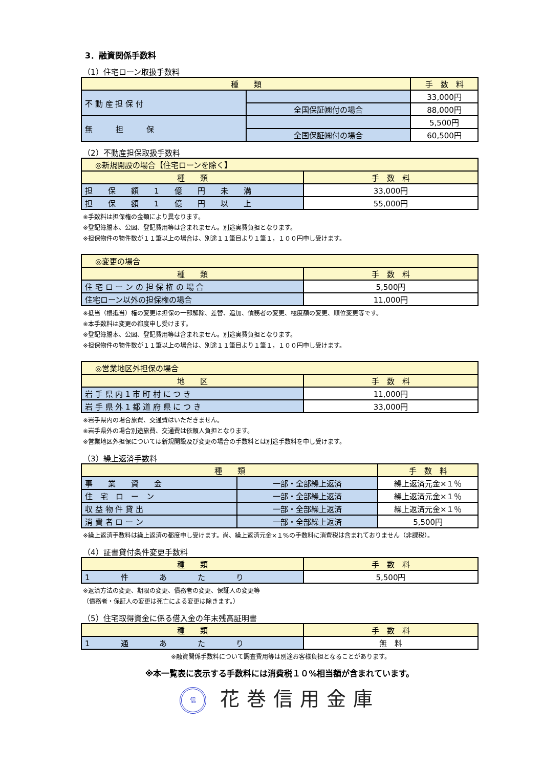3．融資関係手数料
（1）住宅ローン取扱手数料
| 種 類 | | 手 数 料 |
| --- | --- | --- |
| 不 動 産 担 保 付 | | 33,000円 |
| | 全国保証㈱付の場合 | 88,000円 |
| 無 担 保 | | 5,500円 |
| | 全国保証㈱付の場合 | 60,500円 |
（2）不動産担保取扱手数料
| ◎新規開設の場合【住宅ローンを除く】 | |
| --- | --- |
| 種 類 | 手 数 料 |
| 担 保 額 1 億 円 未 満 | 33,000円 |
| 担 保 額 1 億 円 以 上 | 55,000円 |
※手数料は担保権の金額により異なります。
※登記簿謄本、公図、登記費用等は含まれません。別途実費負担となります。
※担保物件の物件数が１１筆以上の場合は、別途１１筆目より１筆１，１００円申し受けます。
| ◎変更の場合 | |
| --- | --- |
| 種 類 | 手 数 料 |
| 住 宅 ロ ー ン の 担 保 権 の 場 合 | 5,500円 |
| 住宅ローン以外の担保権の場合 | 11,000円 |
※抵当（根抵当）権の変更は担保の一部解除、差替、追加、債務者の変更、極度額の変更、順位変更等です。
※本手数料は変更の都度申し受けます。
※登記簿謄本、公図、登記費用等は含まれません。別途実費負担となります。
※担保物件の物件数が１１筆以上の場合は、別途１１筆目より１筆１，１００円申し受けます。
| ◎営業地区外担保の場合 | |
| --- | --- |
| 地 区 | 手 数 料 |
| 岩 手 県 内 1 市 町 村 に つ き | 11,000円 |
| 岩 手 県 外 1 都 道 府 県 に つ き | 33,000円 |
※岩手県内の場合旅費、交通費はいただきません。
※岩手県外の場合別途旅費、交通費は依頼人負担となります。
※営業地区外担保については新規開設及び変更の場合の手数料とは別途手数料を申し受けます。
（3）繰上返済手数料
| 種 類 | | 手 数 料 |
| --- | --- | --- |
| 事 業 資 金 | 一部・全部繰上返済 | 繰上返済元金×１％ |
| 住 宅 ロ ー ン | 一部・全部繰上返済 | 繰上返済元金×１％ |
| 収 益 物 件 貸 出 | 一部・全部繰上返済 | 繰上返済元金×１％ |
| 消 費 者 ロ ー ン | 一部・全部繰上返済 | 5,500円 |
※繰上返済手数料は繰上返済の都度申し受けます。尚、繰上返済元金×１%の手数料に消費税は含まれておりません（非課税）。
（4）証書貸付条件変更手数料
| 種 類 | 手 数 料 |
| --- | --- |
| 1 件 あ た り | 5,500円 |
※返済方法の変更、期限の変更、債務者の変更、保証人の変更等
（債務者・保証人の変更は死亡による変更は除きます。）
（5）住宅取得資金に係る借入金の年末残高証明書
| 種 類 | 手 数 料 |
| --- | --- |
| 1 通 あ た り | 無 料 |
※融資関係手数料について調査費用等は別途お客様負担となることがあります。
※本一覧表に表示する手数料には消費税１０%相当額が含まれています。
信 花巻信用金庫